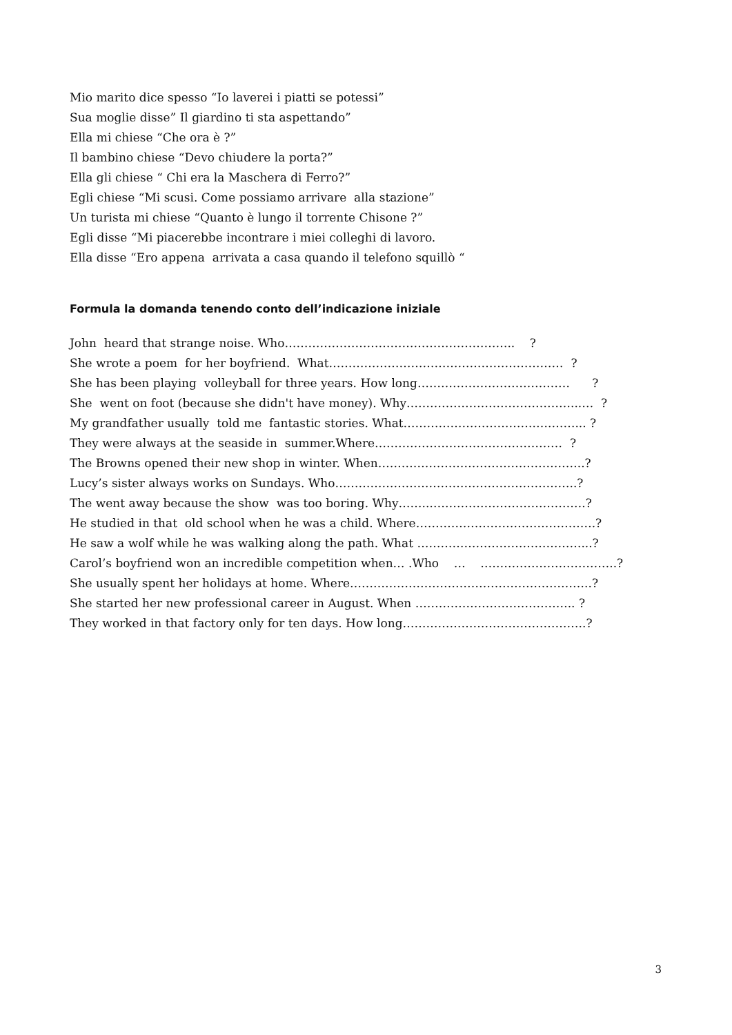Mio marito dice spesso “Io laverei i piatti se potessi”
Sua moglie disse” Il giardino ti sta aspettando”
Ella mi chiese “Che ora è ?”
Il bambino chiese “Devo chiudere la porta?”
Ella gli chiese “ Chi era la Maschera di Ferro?”
Egli chiese “Mi scusi. Come possiamo arrivare alla stazione”
Un turista mi chiese “Quanto è lungo il torrente Chisone ?”
Egli disse “Mi piacerebbe incontrare i miei colleghi di lavoro.
Ella disse “Ero appena arrivata a casa quando il telefono squillò “
Formula la domanda tenendo conto dell’indicazione iniziale
John heard that strange noise. Who………………………………………………….. ?
She wrote a poem for her boyfriend. What…………………………………………………… ?
She has been playing volleyball for three years. How long………………………………… ?
She went on foot (because she didn't have money). Why……………………………………...… ?
My grandfather usually told me fantastic stories. What…………………………….….……... ?
They were always at the seaside in summer.Where………………………………………… ?
The Browns opened their new shop in winter. When……………………………………………..?
Lucy’s sister always works on Sundays. Who……………………………………………………..?
The went away because the show was too boring. Why……..………………………………….?
He studied in that old school when he was a child. Where……………………………………….?
He saw a wolf while he was walking along the path. What ……………………………………...?
Carol’s boyfriend won an incredible competition when… .Who … ……………………………..?
She usually spent her holidays at home. Where……………………………………………………..?
She started her new professional career in August. When ………………………………….. ?
They worked in that factory only for ten days. How long………………………………………..?
3